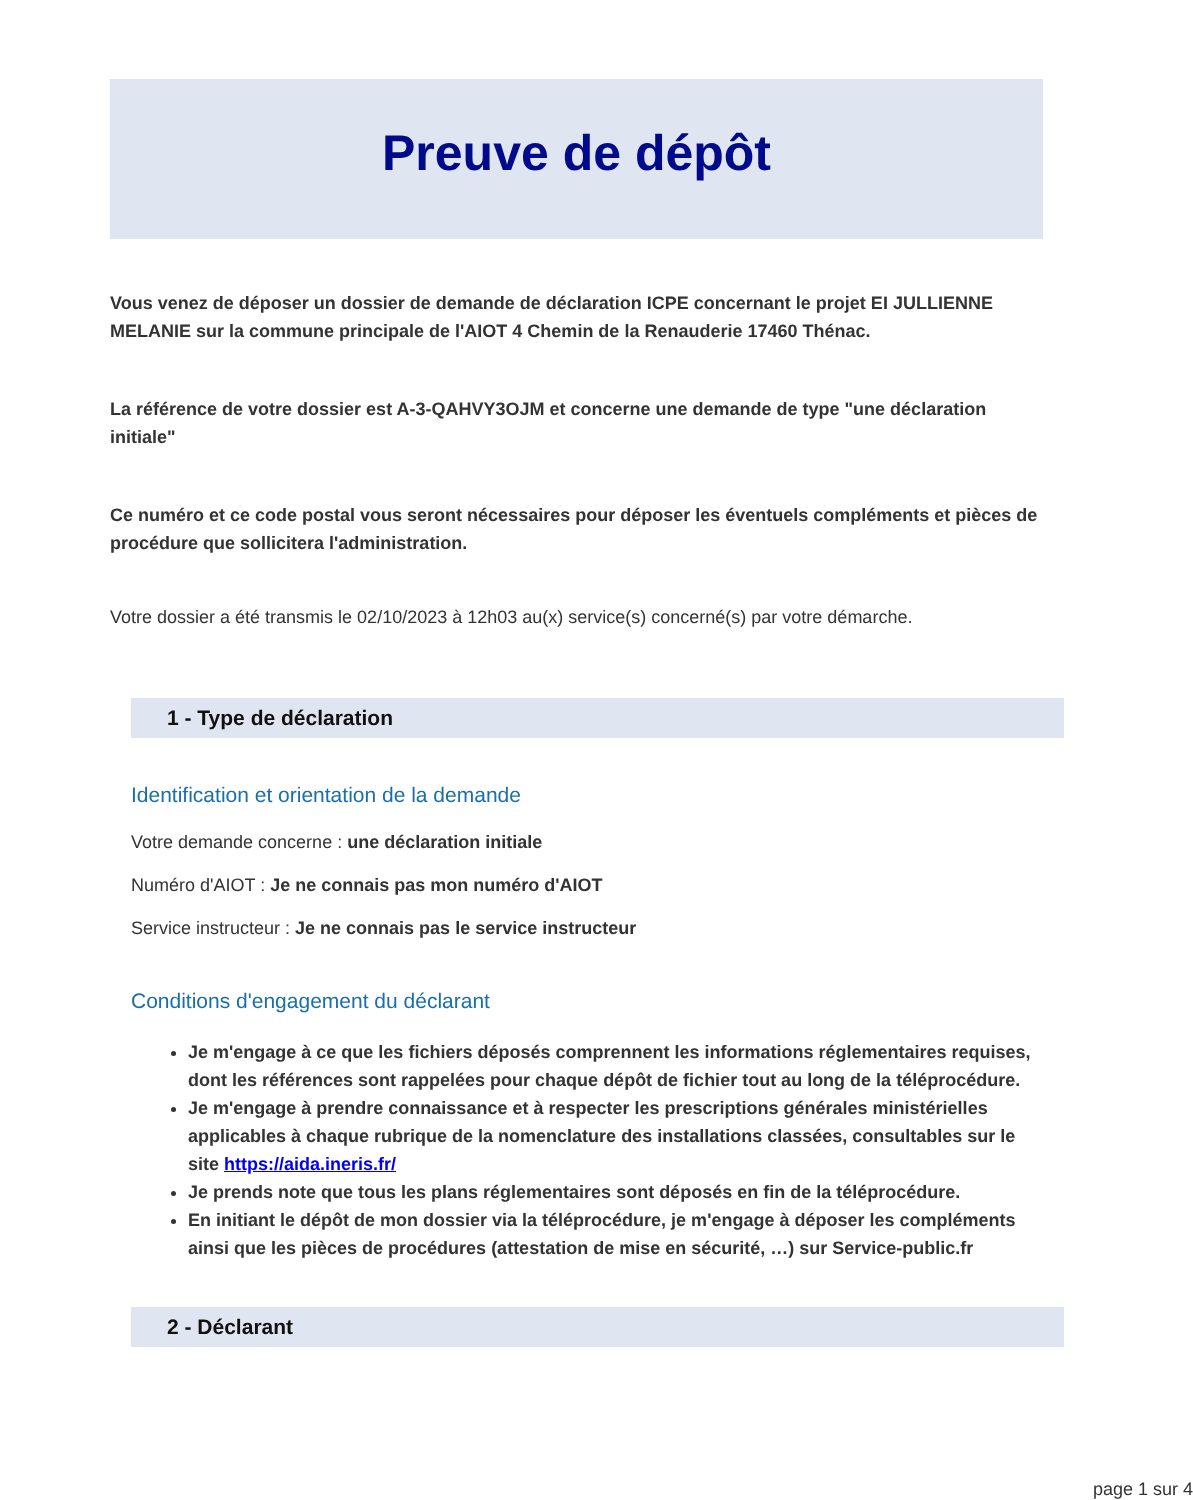Preuve de dépôt
Vous venez de déposer un dossier de demande de déclaration ICPE concernant le projet EI JULLIENNE MELANIE sur la commune principale de l'AIOT 4 Chemin de la Renauderie 17460 Thénac.
La référence de votre dossier est A-3-QAHVY3OJM et concerne une demande de type "une déclaration initiale"
Ce numéro et ce code postal vous seront nécessaires pour déposer les éventuels compléments et pièces de procédure que sollicitera l'administration.
Votre dossier a été transmis le 02/10/2023 à 12h03 au(x) service(s) concerné(s) par votre démarche.
1 - Type de déclaration
Identification et orientation de la demande
Votre demande concerne : une déclaration initiale
Numéro d'AIOT : Je ne connais pas mon numéro d'AIOT
Service instructeur : Je ne connais pas le service instructeur
Conditions d'engagement du déclarant
Je m'engage à ce que les fichiers déposés comprennent les informations réglementaires requises, dont les références sont rappelées pour chaque dépôt de fichier tout au long de la téléprocédure.
Je m'engage à prendre connaissance et à respecter les prescriptions générales ministérielles applicables à chaque rubrique de la nomenclature des installations classées, consultables sur le site https://aida.ineris.fr/
Je prends note que tous les plans réglementaires sont déposés en fin de la téléprocédure.
En initiant le dépôt de mon dossier via la téléprocédure, je m'engage à déposer les compléments ainsi que les pièces de procédures (attestation de mise en sécurité, …) sur Service-public.fr
2 - Déclarant
page 1 sur 4